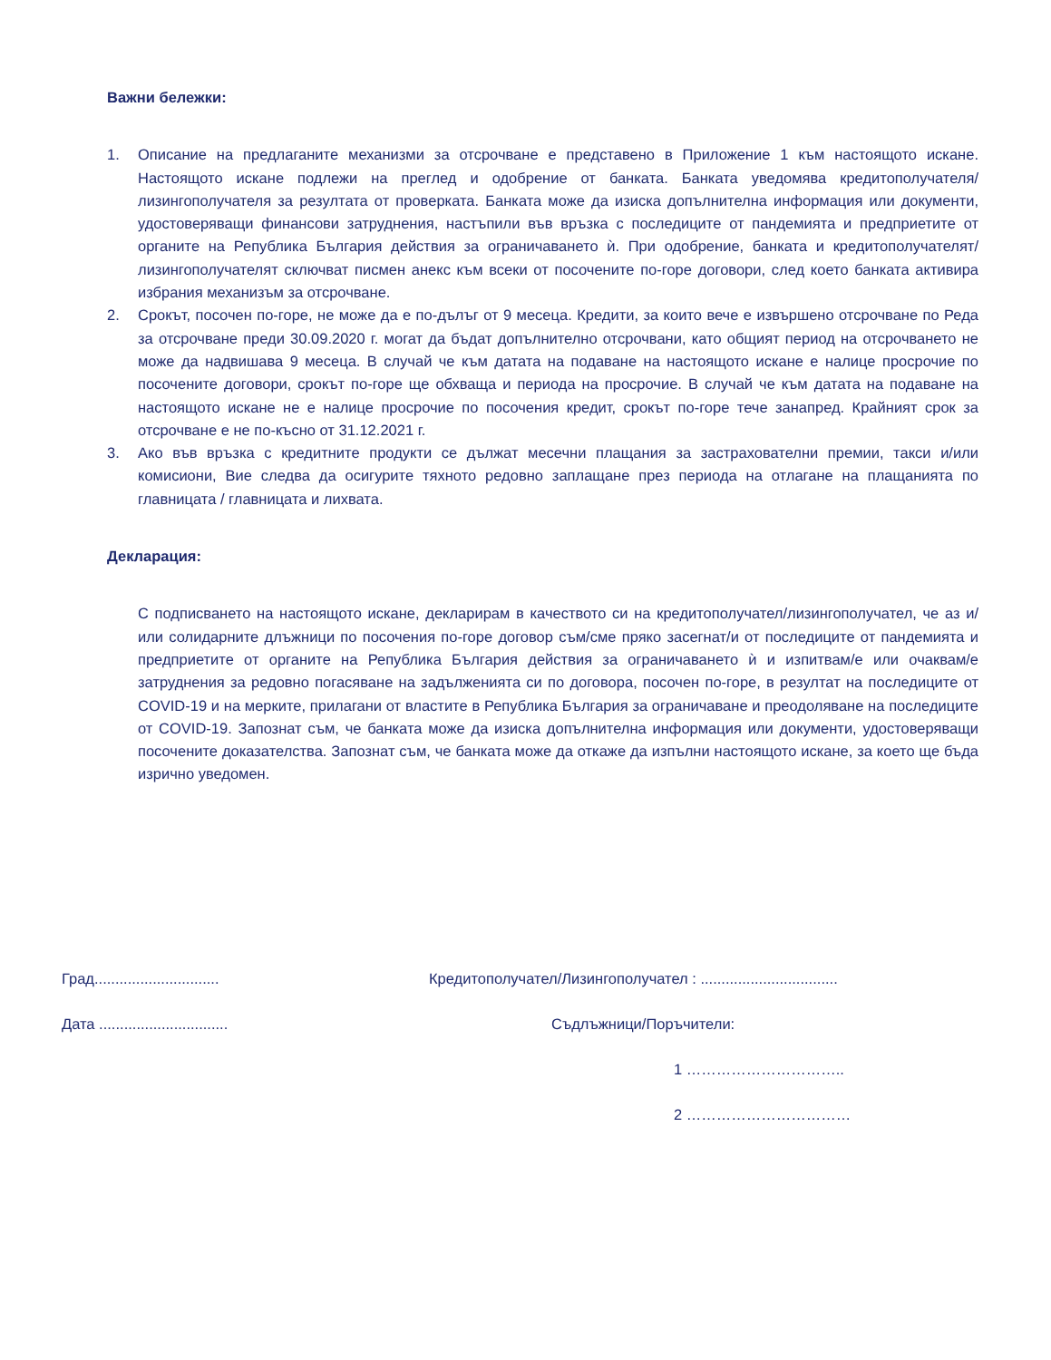Важни бележки:
1. Описание на предлаганите механизми за отсрочване е представено в Приложение 1 към настоящото искане. Настоящото искане подлежи на преглед и одобрение от банката. Банката уведомява кредитополучателя/лизингополучателя за резултата от проверката. Банката може да изиска допълнителна информация или документи, удостоверяващи финансови затруднения, настъпили във връзка с последиците от пандемията и предприетите от органите на Република България действия за ограничаването ѝ. При одобрение, банката и кредитополучателят/лизингополучателят сключват писмен анекс към всеки от посочените по-горе договори, след което банката активира избрания механизъм за отсрочване.
2. Срокът, посочен по-горе, не може да е по-дълъг от 9 месеца. Кредити, за които вече е извършено отсрочване по Реда за отсрочване преди 30.09.2020 г. могат да бъдат допълнително отсрочвани, като общият период на отсрочването не може да надвишава 9 месеца. В случай че към датата на подаване на настоящото искане е налице просрочие по посочените договори, срокът по-горе ще обхваща и периода на просрочие. В случай че към датата на подаване на настоящото искане не е налице просрочие по посочения кредит, срокът по-горе тече занапред. Крайният срок за отсрочване е не по-късно от 31.12.2021 г.
3. Ако във връзка с кредитните продукти се дължат месечни плащания за застрахователни премии, такси и/или комисиони, Вие следва да осигурите тяхното редовно заплащане през периода на отлагане на плащанията по главницата / главницата и лихвата.
Декларация:
С подписването на настоящото искане, декларирам в качеството си на кредитополучател/лизингополучател, че аз и/или солидарните длъжници по посочения по-горе договор съм/сме пряко засегнат/и от последиците от пандемията и предприетите от органите на Република България действия за ограничаването ѝ и изпитвам/е или очаквам/е затруднения за редовно погасяване на задълженията си по договора, посочен по-горе, в резултат на последиците от COVID-19 и на мерките, прилагани от властите в Република България за ограничаване и преодоляване на последиците от COVID-19. Запознат съм, че банката може да изиска допълнителна информация или документи, удостоверяващи посочените доказателства. Запознат съм, че банката може да откаже да изпълни настоящото искане, за което ще бъда изрично уведомен.
Град.............................. Кредитополучател/Лизингополучател : .................................
Дата ............................... Съдлъжници/Поръчители:
1 …………………………..
2 ……………………………